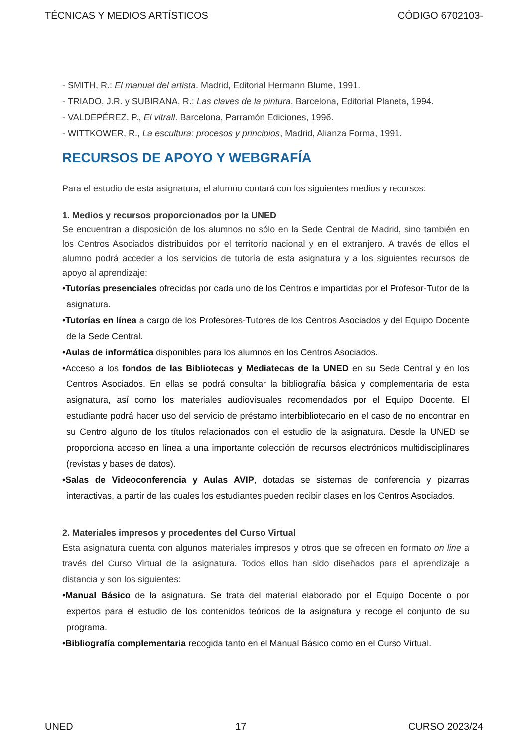TÉCNICAS Y MEDIOS ARTÍSTICOS CÓDIGO 6702103-
- SMITH, R.: El manual del artista. Madrid, Editorial Hermann Blume, 1991.
- TRIADO, J.R. y SUBIRANA, R.: Las claves de la pintura. Barcelona, Editorial Planeta, 1994.
- VALDEPÉREZ, P., El vitrall. Barcelona, Parramón Ediciones, 1996.
- WITTKOWER, R., La escultura: procesos y principios, Madrid, Alianza Forma, 1991.
RECURSOS DE APOYO Y WEBGRAFÍA
Para el estudio de esta asignatura, el alumno contará con los siguientes medios y recursos:
1. Medios y recursos proporcionados por la UNED
Se encuentran a disposición de los alumnos no sólo en la Sede Central de Madrid, sino también en los Centros Asociados distribuidos por el territorio nacional y en el extranjero. A través de ellos el alumno podrá acceder a los servicios de tutoría de esta asignatura y a los siguientes recursos de apoyo al aprendizaje:
•Tutorías presenciales ofrecidas por cada uno de los Centros e impartidas por el Profesor-Tutor de la asignatura.
•Tutorías en línea a cargo de los Profesores-Tutores de los Centros Asociados y del Equipo Docente de la Sede Central.
•Aulas de informática disponibles para los alumnos en los Centros Asociados.
•Acceso a los fondos de las Bibliotecas y Mediatecas de la UNED en su Sede Central y en los Centros Asociados. En ellas se podrá consultar la bibliografía básica y complementaria de esta asignatura, así como los materiales audiovisuales recomendados por el Equipo Docente. El estudiante podrá hacer uso del servicio de préstamo interbibliotecario en el caso de no encontrar en su Centro alguno de los títulos relacionados con el estudio de la asignatura. Desde la UNED se proporciona acceso en línea a una importante colección de recursos electrónicos multidisciplinares (revistas y bases de datos).
•Salas de Videoconferencia y Aulas AVIP, dotadas se sistemas de conferencia y pizarras interactivas, a partir de las cuales los estudiantes pueden recibir clases en los Centros Asociados.
2. Materiales impresos y procedentes del Curso Virtual
Esta asignatura cuenta con algunos materiales impresos y otros que se ofrecen en formato on line a través del Curso Virtual de la asignatura. Todos ellos han sido diseñados para el aprendizaje a distancia y son los siguientes:
•Manual Básico de la asignatura. Se trata del material elaborado por el Equipo Docente o por expertos para el estudio de los contenidos teóricos de la asignatura y recoge el conjunto de su programa.
•Bibliografía complementaria recogida tanto en el Manual Básico como en el Curso Virtual.
UNED 17 CURSO 2023/24